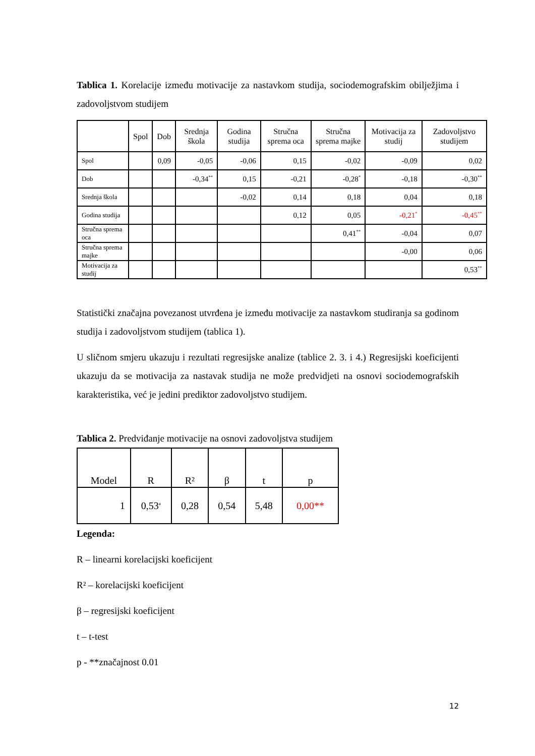Tablica 1. Korelacije između motivacije za nastavkom studija, sociodemografskim obilježjima i zadovoljstvom studijem
| | Spol | Dob | Srednja škola | Godina studija | Stručna sprema oca | Stručna sprema majke | Motivacija za studij | Zadovoljstvo studijem |
| --- | --- | --- | --- | --- | --- | --- | --- | --- |
| Spol | | 0,09 | -0,05 | -0,06 | 0,15 | -0,02 | -0,09 | 0,02 |
| Dob | | | -0,34<sup>**</sup> | 0,15 | -0,21 | -0,28<sup>*</sup> | -0,18 | -0,30<sup>**</sup> |
| Srednja škola | | | | -0,02 | 0,14 | 0,18 | 0,04 | 0,18 |
| Godina studija | | | | | 0,12 | 0,05 | -0,21<sup>*</sup> | -0,45<sup>**</sup> |
| Stručna sprema oca | | | | | | 0,41<sup>**</sup> | -0,04 | 0,07 |
| Stručna sprema majke | | | | | | | -0,00 | 0,06 |
| Motivacija za studij | | | | | | | | 0,53<sup>**</sup> |
Statistički značajna povezanost utvrđena je između motivacije za nastavkom studiranja sa godinom studija i zadovoljstvom studijem (tablica 1).
U sličnom smjeru ukazuju i rezultati regresijske analize (tablice 2. 3. i 4.) Regresijski koeficijenti ukazuju da se motivacija za nastavak studija ne može predvidjeti na osnovi sociodemografskih karakteristika, već je jedini prediktor zadovoljstvo studijem.
Tablica 2. Predviđanje motivacije na osnovi zadovoljstva studijem
| Model | R | R² | β | t | p |
| --- | --- | --- | --- | --- | --- |
| 1 | 0,53<sup>a</sup> | 0,28 | 0,54 | 5,48 | 0,00** |
Legenda:
R – linearni korelacijski koeficijent
R² – korelacijski koeficijent
β – regresijski koeficijent
t – t-test
p - **značajnost 0.01
12